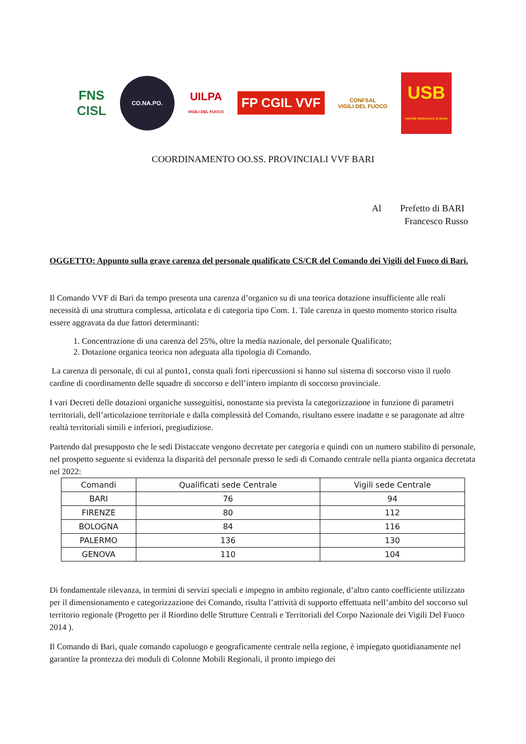FNS
CISL
CO.NA.PO.
UILPA
VIGILI DEL FUOCO
FP CGIL VVF
CONFSAL
VIGILI DEL FUOCO
USB
UNIONE SINDACALE DI BASE
COORDINAMENTO OO.SS. PROVINCIALI VVF BARI
Al Prefetto di BARI
Francesco Russo
OGGETTO: Appunto sulla grave carenza del personale qualificato CS/CR del Comando dei Vigili del Fuoco di Bari.
Il Comando VVF di Bari da tempo presenta una carenza d’organico su di una teorica dotazione insufficiente alle reali necessità di una struttura complessa, articolata e di categoria tipo Com. 1. Tale carenza in questo momento storico risulta essere aggravata da due fattori determinanti:
1. Concentrazione di una carenza del 25%, oltre la media nazionale, del personale Qualificato;
2. Dotazione organica teorica non adeguata alla tipologia di Comando.
La carenza di personale, di cui al punto1, consta quali forti ripercussioni si hanno sul sistema di soccorso visto il ruolo cardine di coordinamento delle squadre di soccorso e dell’intero impianto di soccorso provinciale.
I vari Decreti delle dotazioni organiche susseguitisi, nonostante sia prevista la categorizzazione in funzione di parametri territoriali, dell’articolazione territoriale e dalla complessità del Comando, risultano essere inadatte e se paragonate ad altre realtà territoriali simili e inferiori, pregiudiziose.
Partendo dal presupposto che le sedi Distaccate vengono decretate per categoria e quindi con un numero stabilito di personale, nel prospetto seguente si evidenza la disparità del personale presso le sedi di Comando centrale nella pianta organica decretata nel 2022:
| Comandi | Qualificati sede Centrale | Vigili sede Centrale |
| --- | --- | --- |
| BARI | 76 | 94 |
| FIRENZE | 80 | 112 |
| BOLOGNA | 84 | 116 |
| PALERMO | 136 | 130 |
| GENOVA | 110 | 104 |
Di fondamentale rilevanza, in termini di servizi speciali e impegno in ambito regionale, d’altro canto coefficiente utilizzato per il dimensionamento e categorizzazione dei Comando, risulta l’attività di supporto effettuata nell’ambito del soccorso sul territorio regionale (Progetto per il Riordino delle Strutture Centrali e Territoriali del Corpo Nazionale dei Vigili Del Fuoco 2014 ).
Il Comando di Bari, quale comando capoluogo e geograficamente centrale nella regione, è impiegato quotidianamente nel garantire la prontezza dei moduli di Colonne Mobili Regionali, il pronto impiego dei